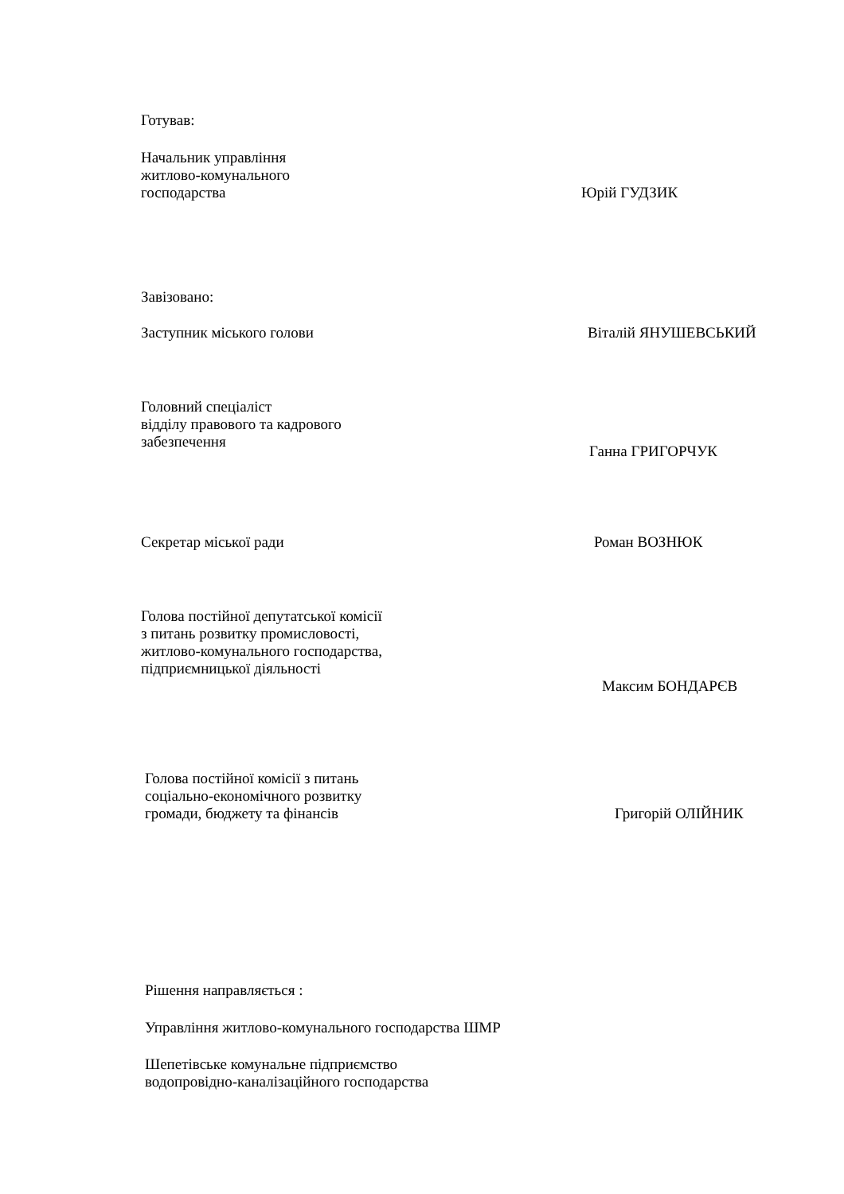Готував:
Начальник управління
житлово-комунального
господарства
Юрій ГУДЗИК
Завізовано:
Заступник міського голови Віталій ЯНУШЕВСЬКИЙ
Головний спеціаліст
відділу правового та кадрового
забезпечення
Ганна ГРИГОРЧУК
Секретар міської ради Роман ВОЗНЮК
Голова постійної депутатської комісії
з питань розвитку промисловості,
житлово-комунального господарства,
підприємницької діяльності
Максим БОНДАРЄВ
Голова постійної комісії з питань
соціально-економічного розвитку
громади, бюджету та фінансів
Григорій ОЛІЙНИК
Рішення направляється :
Управління житлово-комунального господарства ШМР
Шепетівське комунальне підприємство
водопровідно-каналізаційного господарства